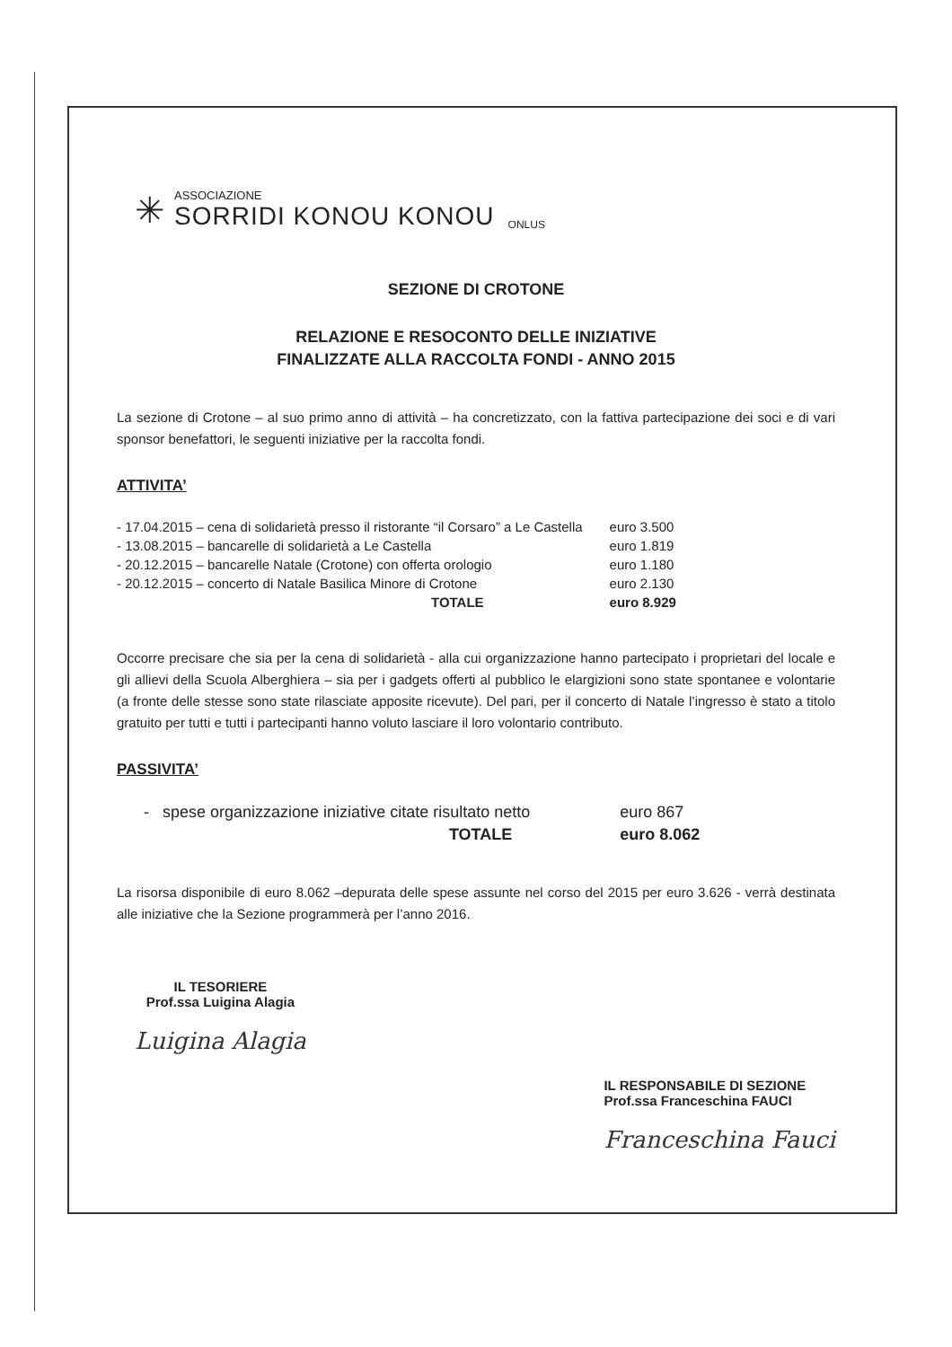✳
ASSOCIAZIONE
SORRIDI KONOU KONOU
ONLUS
SEZIONE DI CROTONE
RELAZIONE E RESOCONTO DELLE INIZIATIVE
FINALIZZATE ALLA RACCOLTA FONDI - ANNO 2015
La sezione di Crotone – al suo primo anno di attività – ha concretizzato, con la fattiva partecipazione dei soci e di vari sponsor benefattori, le seguenti iniziative per la raccolta fondi.
ATTIVITA’
| - 17.04.2015 – cena di solidarietà presso il ristorante “il Corsaro” a Le Castella | euro 3.500 |
| - 13.08.2015 – bancarelle di solidarietà a Le Castella | euro 1.819 |
| - 20.12.2015 – bancarelle Natale (Crotone) con offerta orologio | euro 1.180 |
| - 20.12.2015 – concerto di Natale Basilica Minore di Crotone | euro 2.130 |
| TOTALE | euro 8.929 |
Occorre precisare che sia per la cena di solidarietà - alla cui organizzazione hanno partecipato i proprietari del locale e gli allievi della Scuola Alberghiera – sia per i gadgets offerti al pubblico le elargizioni sono state spontanee e volontarie (a fronte delle stesse sono state rilasciate apposite ricevute). Del pari, per il concerto di Natale l’ingresso è stato a titolo gratuito per tutti e tutti i partecipanti hanno voluto lasciare il loro volontario contributo.
PASSIVITA’
| - spese organizzazione iniziative citate risultato netto | euro 867 |
| TOTALE | euro 8.062 |
La risorsa disponibile di euro 8.062 –depurata delle spese assunte nel corso del 2015 per euro 3.626 - verrà destinata alle iniziative che la Sezione programmerà per l’anno 2016.
IL TESORIERE
Prof.ssa Luigina Alagia
Luigina Alagia
IL RESPONSABILE DI SEZIONE
Prof.ssa Franceschina FAUCI
Franceschina Fauci